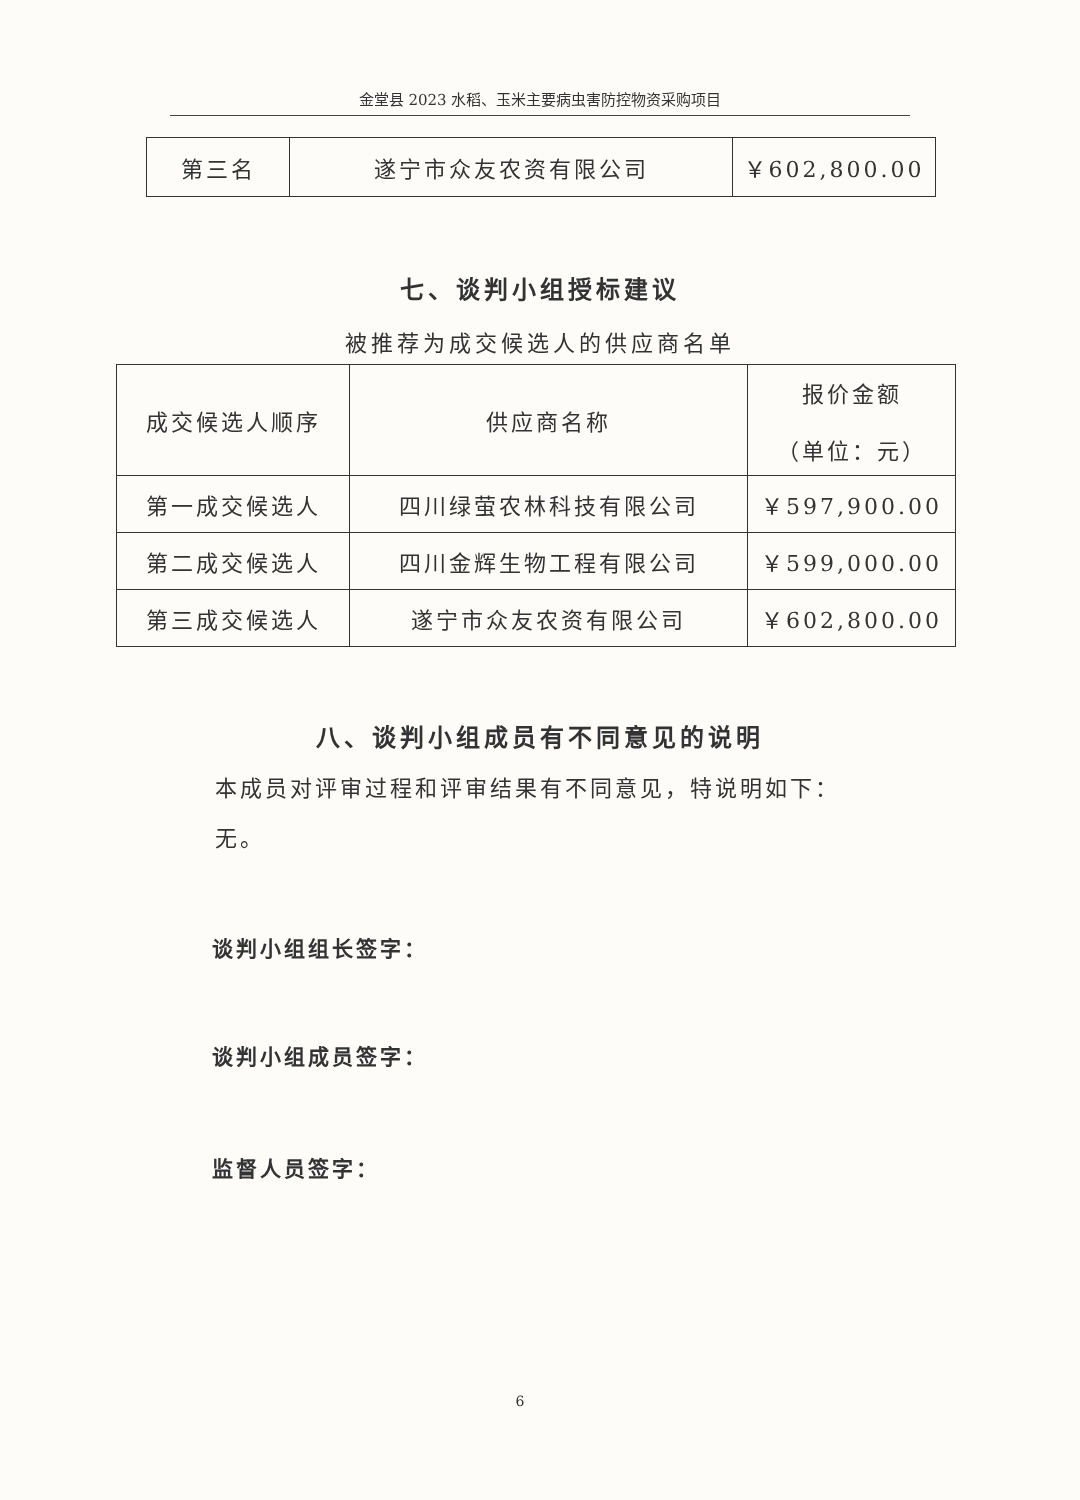金堂县 2023 水稻、玉米主要病虫害防控物资采购项目
| 第三名 | 遂宁市众友农资有限公司 | ￥602,800.00 |
七、谈判小组授标建议
被推荐为成交候选人的供应商名单
| 成交候选人顺序 | 供应商名称 | 报价金额 （单位：元） |
| 第一成交候选人 | 四川绿萤农林科技有限公司 | ￥597,900.00 |
| 第二成交候选人 | 四川金辉生物工程有限公司 | ￥599,000.00 |
| 第三成交候选人 | 遂宁市众友农资有限公司 | ￥602,800.00 |
八、谈判小组成员有不同意见的说明
本成员对评审过程和评审结果有不同意见，特说明如下：
无。
谈判小组组长签字：
谈判小组成员签字：
监督人员签字：
6